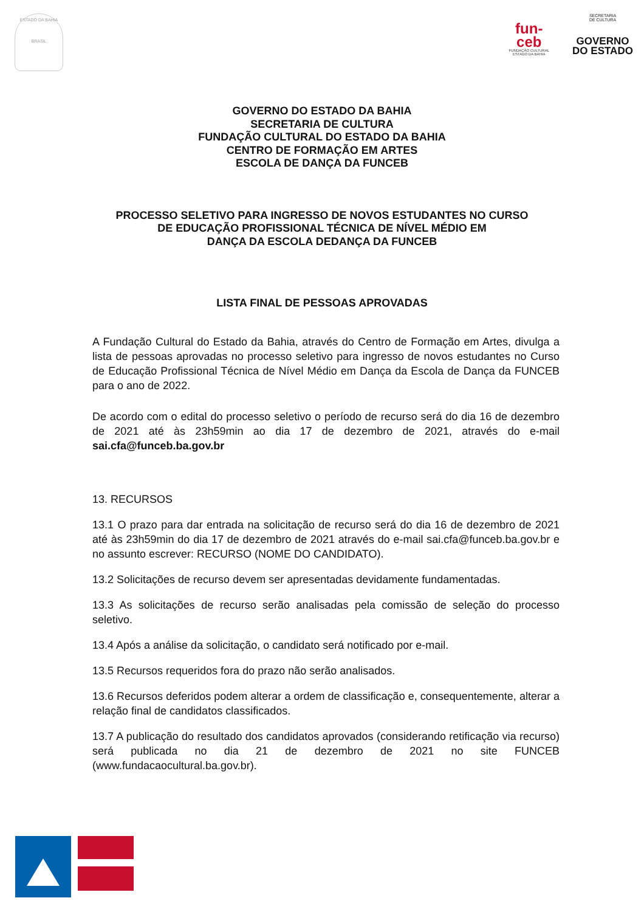ESTADO DA BAHIA
BRASIL
fun-
ceb
FUNDAÇÃO CULTURAL
ESTADO DA BAHIA
SECRETARIA
DE CULTURA
GOVERNO
DO ESTADO
GOVERNO DO ESTADO DA BAHIA
SECRETARIA DE CULTURA
FUNDAÇÃO CULTURAL DO ESTADO DA BAHIA
CENTRO DE FORMAÇÃO EM ARTES
ESCOLA DE DANÇA DA FUNCEB
PROCESSO SELETIVO PARA INGRESSO DE NOVOS ESTUDANTES NO CURSO
DE EDUCAÇÃO PROFISSIONAL TÉCNICA DE NÍVEL MÉDIO EM
DANÇA DA ESCOLA DEDANÇA DA FUNCEB
LISTA FINAL DE PESSOAS APROVADAS
A Fundação Cultural do Estado da Bahia, através do Centro de Formação em Artes, divulga a lista de pessoas aprovadas no processo seletivo para ingresso de novos estudantes no Curso de Educação Profissional Técnica de Nível Médio em Dança da Escola de Dança da FUNCEB para o ano de 2022.
De acordo com o edital do processo seletivo o período de recurso será do dia 16 de dezembro de 2021 até às 23h59min ao dia 17 de dezembro de 2021, através do e-mail sai.cfa@funceb.ba.gov.br
13. RECURSOS
13.1 O prazo para dar entrada na solicitação de recurso será do dia 16 de dezembro de 2021 até às 23h59min do dia 17 de dezembro de 2021 através do e-mail sai.cfa@funceb.ba.gov.br e no assunto escrever: RECURSO (NOME DO CANDIDATO).
13.2 Solicitações de recurso devem ser apresentadas devidamente fundamentadas.
13.3 As solicitações de recurso serão analisadas pela comissão de seleção do processo seletivo.
13.4 Após a análise da solicitação, o candidato será notificado por e-mail.
13.5 Recursos requeridos fora do prazo não serão analisados.
13.6 Recursos deferidos podem alterar a ordem de classificação e, consequentemente, alterar a relação final de candidatos classificados.
13.7 A publicação do resultado dos candidatos aprovados (considerando retificação via recurso) será publicada no dia 21 de dezembro de 2021 no site FUNCEB (www.fundacaocultural.ba.gov.br).